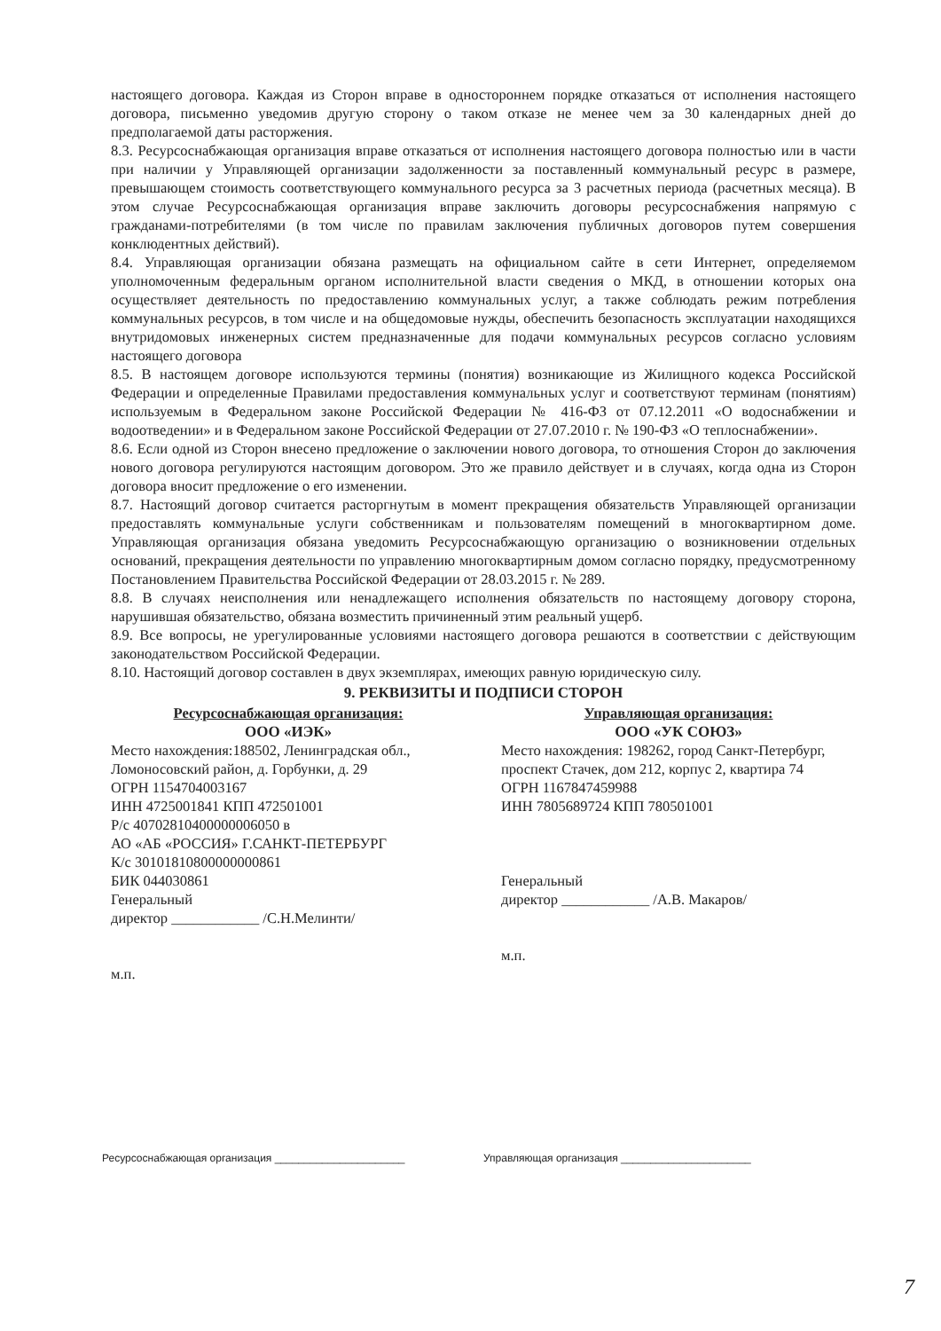настоящего договора. Каждая из Сторон вправе в одностороннем порядке отказаться от исполнения настоящего договора, письменно уведомив другую сторону о таком отказе не менее чем за 30 календарных дней до предполагаемой даты расторжения.
8.3. Ресурсоснабжающая организация вправе отказаться от исполнения настоящего договора полностью или в части при наличии у Управляющей организации задолженности за поставленный коммунальный ресурс в размере, превышающем стоимость соответствующего коммунального ресурса за 3 расчетных периода (расчетных месяца). В этом случае Ресурсоснабжающая организация вправе заключить договоры ресурсоснабжения напрямую с гражданами-потребителями (в том числе по правилам заключения публичных договоров путем совершения конклюдентных действий).
8.4. Управляющая организации обязана размещать на официальном сайте в сети Интернет, определяемом уполномоченным федеральным органом исполнительной власти сведения о МКД, в отношении которых она осуществляет деятельность по предоставлению коммунальных услуг, а также соблюдать режим потребления коммунальных ресурсов, в том числе и на общедомовые нужды, обеспечить безопасность эксплуатации находящихся внутридомовых инженерных систем предназначенные для подачи коммунальных ресурсов согласно условиям настоящего договора
8.5. В настоящем договоре используются термины (понятия) возникающие из Жилищного кодекса Российской Федерации и определенные Правилами предоставления коммунальных услуг и соответствуют терминам (понятиям) используемым в Федеральном законе Российской Федерации № 416-ФЗ от 07.12.2011 «О водоснабжении и водоотведении» и в Федеральном законе Российской Федерации от 27.07.2010 г. № 190-ФЗ «О теплоснабжении».
8.6. Если одной из Сторон внесено предложение о заключении нового договора, то отношения Сторон до заключения нового договора регулируются настоящим договором. Это же правило действует и в случаях, когда одна из Сторон договора вносит предложение о его изменении.
8.7. Настоящий договор считается расторгнутым в момент прекращения обязательств Управляющей организации предоставлять коммунальные услуги собственникам и пользователям помещений в многоквартирном доме. Управляющая организация обязана уведомить Ресурсоснабжающую организацию о возникновении отдельных оснований, прекращения деятельности по управлению многоквартирным домом согласно порядку, предусмотренному Постановлением Правительства Российской Федерации от 28.03.2015 г. № 289.
8.8. В случаях неисполнения или ненадлежащего исполнения обязательств по настоящему договору сторона, нарушившая обязательство, обязана возместить причиненный этим реальный ущерб.
8.9. Все вопросы, не урегулированные условиями настоящего договора решаются в соответствии с действующим законодательством Российской Федерации.
8.10. Настоящий договор составлен в двух экземплярах, имеющих равную юридическую силу.
9. РЕКВИЗИТЫ И ПОДПИСИ СТОРОН
Ресурсоснабжающая организация:
ООО «ИЭК»
Место нахождения:188502, Ленинградская обл., Ломоносовский район, д. Горбунки, д. 29
ОГРН 1154704003167
ИНН 4725001841 КПП 472501001
Р/с 40702810400000006050 в
АО «АБ «РОССИЯ» Г.САНКТ-ПЕТЕРБУРГ
К/с 30101810800000000861
БИК 044030861
Генеральный
директор ____________ /С.Н.Мелинти/
м.п.
Управляющая организация:
ООО «УК СОЮЗ»
Место нахождения: 198262, город Санкт-Петербург, проспект Стачек, дом 212, корпус 2, квартира 74
ОГРН 1167847459988
ИНН 7805689724 КПП 780501001
Генеральный
директор ____________ /А.В. Макаров/
м.п.
Ресурсоснабжающая организация ______________________
Управляющая организация ______________________
7